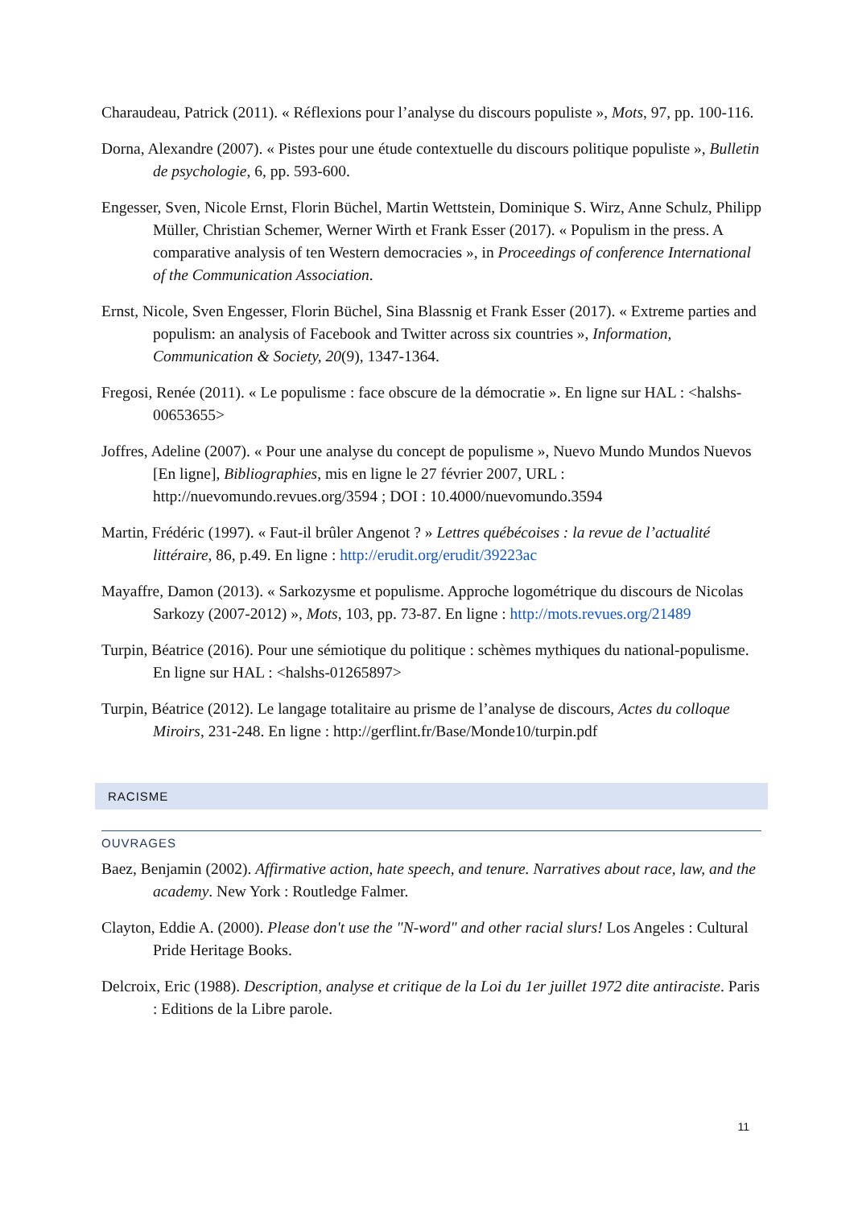Charaudeau, Patrick (2011). « Réflexions pour l’analyse du discours populiste », Mots, 97, pp. 100-116.
Dorna, Alexandre (2007). « Pistes pour une étude contextuelle du discours politique populiste », Bulletin de psychologie, 6, pp. 593-600.
Engesser, Sven, Nicole Ernst, Florin Büchel, Martin Wettstein, Dominique S. Wirz, Anne Schulz, Philipp Müller, Christian Schemer, Werner Wirth et Frank Esser (2017). « Populism in the press. A comparative analysis of ten Western democracies », in Proceedings of conference International of the Communication Association.
Ernst, Nicole, Sven Engesser, Florin Büchel, Sina Blassnig et Frank Esser (2017). « Extreme parties and populism: an analysis of Facebook and Twitter across six countries », Information, Communication & Society, 20(9), 1347-1364.
Fregosi, Renée (2011). « Le populisme : face obscure de la démocratie ». En ligne sur HAL : <halshs-00653655>
Joffres, Adeline (2007). « Pour une analyse du concept de populisme », Nuevo Mundo Mundos Nuevos [En ligne], Bibliographies, mis en ligne le 27 février 2007, URL : http://nuevomundo.revues.org/3594 ; DOI : 10.4000/nuevomundo.3594
Martin, Frédéric (1997). « Faut-il brûler Angenot ? » Lettres québécoises : la revue de l’actualité littéraire, 86, p.49. En ligne : http://erudit.org/erudit/39223ac
Mayaffre, Damon (2013). « Sarkozysme et populisme. Approche logométrique du discours de Nicolas Sarkozy (2007-2012) », Mots, 103, pp. 73-87. En ligne : http://mots.revues.org/21489
Turpin, Béatrice (2016). Pour une sémiotique du politique : schèmes mythiques du national-populisme. En ligne sur HAL : <halshs-01265897>
Turpin, Béatrice (2012). Le langage totalitaire au prisme de l’analyse de discours, Actes du colloque Miroirs, 231-248. En ligne : http://gerflint.fr/Base/Monde10/turpin.pdf
RACISME
OUVRAGES
Baez, Benjamin (2002). Affirmative action, hate speech, and tenure. Narratives about race, law, and the academy. New York : Routledge Falmer.
Clayton, Eddie A. (2000). Please don't use the "N-word" and other racial slurs! Los Angeles : Cultural Pride Heritage Books.
Delcroix, Eric (1988). Description, analyse et critique de la Loi du 1er juillet 1972 dite antiraciste. Paris : Editions de la Libre parole.
11